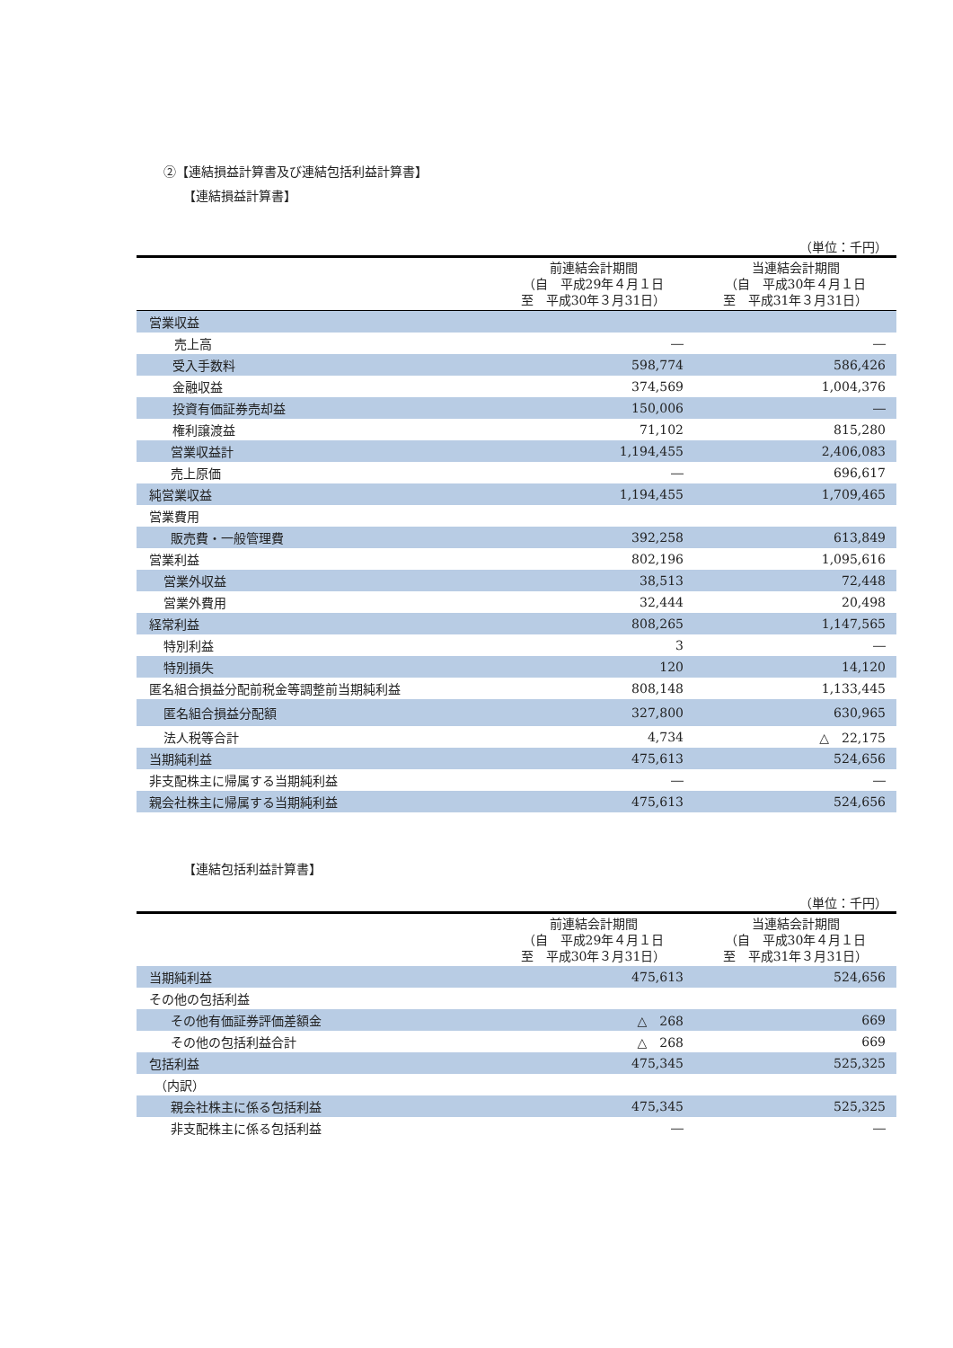②【連結損益計算書及び連結包括利益計算書】
【連結損益計算書】
（単位：千円）
| | 前連結会計期間 （自 平成29年４月１日 至 平成30年３月31日） | 当連結会計期間 （自 平成30年４月１日 至 平成31年３月31日） |
| --- | --- | --- |
| 営業収益 | | |
| 売上高 | ― | ― |
| 受入手数料 | 598,774 | 586,426 |
| 金融収益 | 374,569 | 1,004,376 |
| 投資有価証券売却益 | 150,006 | ― |
| 権利譲渡益 | 71,102 | 815,280 |
| 営業収益計 | 1,194,455 | 2,406,083 |
| 売上原価 | ― | 696,617 |
| 純営業収益 | 1,194,455 | 1,709,465 |
| 営業費用 | | |
| 販売費・一般管理費 | 392,258 | 613,849 |
| 営業利益 | 802,196 | 1,095,616 |
| 営業外収益 | 38,513 | 72,448 |
| 営業外費用 | 32,444 | 20,498 |
| 経常利益 | 808,265 | 1,147,565 |
| 特別利益 | 3 | ― |
| 特別損失 | 120 | 14,120 |
| 匿名組合損益分配前税金等調整前当期純利益 | 808,148 | 1,133,445 |
| 匿名組合損益分配額 | 327,800 | 630,965 |
| 法人税等合計 | 4,734 | △ 22,175 |
| 当期純利益 | 475,613 | 524,656 |
| 非支配株主に帰属する当期純利益 | ― | ― |
| 親会社株主に帰属する当期純利益 | 475,613 | 524,656 |
【連結包括利益計算書】
（単位：千円）
| | 前連結会計期間 （自 平成29年４月１日 至 平成30年３月31日） | 当連結会計期間 （自 平成30年４月１日 至 平成31年３月31日） |
| --- | --- | --- |
| 当期純利益 | 475,613 | 524,656 |
| その他の包括利益 | | |
| その他有価証券評価差額金 | △ 268 | 669 |
| その他の包括利益合計 | △ 268 | 669 |
| 包括利益 | 475,345 | 525,325 |
| （内訳） | | |
| 親会社株主に係る包括利益 | 475,345 | 525,325 |
| 非支配株主に係る包括利益 | ― | ― |